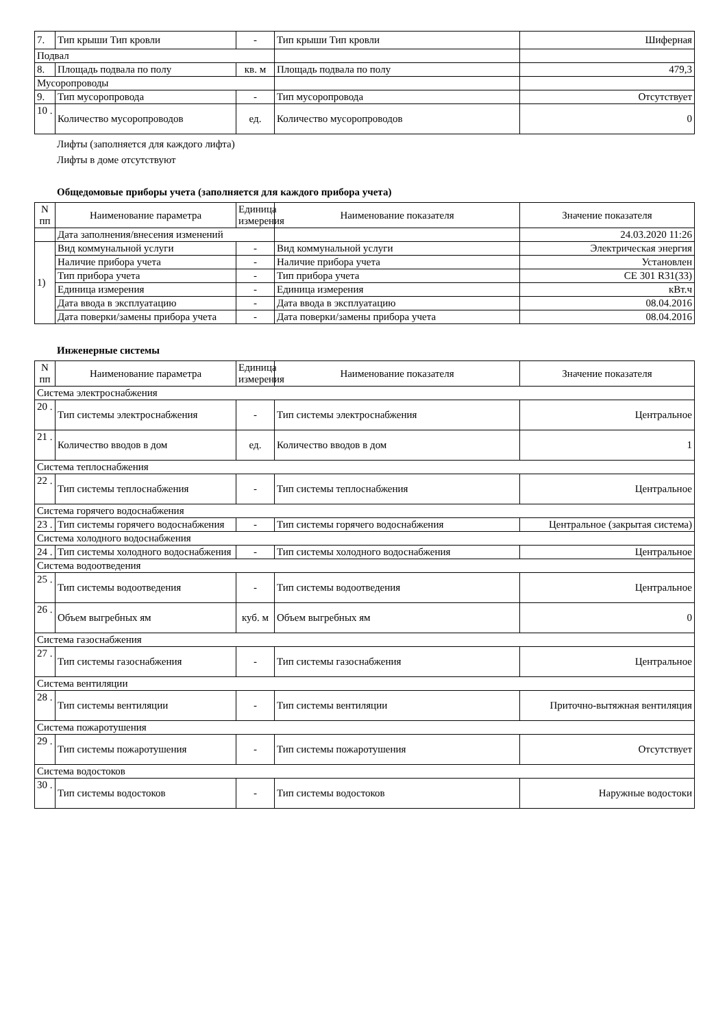| 7. | Тип крыши Тип кровли | - | Тип крыши Тип кровли | Шиферная |
| Подвал | | | | |
| 8. | Площадь подвала по полу | кв. м | Площадь подвала по полу | 479,3 |
| Мусоропроводы | | | | |
| 9. | Тип мусоропровода | - | Тип мусоропровода | Отсутствует |
| 10 . | Количество мусоропроводов | ед. | Количество мусоропроводов | 0 |
Лифты (заполняется для каждого лифта)
Лифты в доме отсутствуют
Общедомовые приборы учета (заполняется для каждого прибора учета)
| N пп | Наименование параметра | Единица измерения | Наименование показателя | Значение показателя |
| --- | --- | --- | --- | --- |
| | Дата заполнения/внесения изменений | | | 24.03.2020 11:26 |
| 1) | Вид коммунальной услуги | - | Вид коммунальной услуги | Электрическая энергия |
| | Наличие прибора учета | - | Наличие прибора учета | Установлен |
| | Тип прибора учета | - | Тип прибора учета | CE 301 R31(33) |
| | Единица измерения | - | Единица измерения | кВт.ч |
| | Дата ввода в эксплуатацию | - | Дата ввода в эксплуатацию | 08.04.2016 |
| | Дата поверки/замены прибора учета | - | Дата поверки/замены прибора учета | 08.04.2016 |
Инженерные системы
| N пп | Наименование параметра | Единица измерения | Наименование показателя | Значение показателя |
| --- | --- | --- | --- | --- |
| Система электроснабжения | | | | |
| 20 . | Тип системы электроснабжения | - | Тип системы электроснабжения | Центральное |
| 21 . | Количество вводов в дом | ед. | Количество вводов в дом | 1 |
| Система теплоснабжения | | | | |
| 22 . | Тип системы теплоснабжения | - | Тип системы теплоснабжения | Центральное |
| Система горячего водоснабжения | | | | |
| 23 . | Тип системы горячего водоснабжения | - | Тип системы горячего водоснабжения | Центральное (закрытая система) |
| Система холодного водоснабжения | | | | |
| 24 . | Тип системы холодного водоснабжения | - | Тип системы холодного водоснабжения | Центральное |
| Система водоотведения | | | | |
| 25 . | Тип системы водоотведения | - | Тип системы водоотведения | Центральное |
| 26 . | Объем выгребных ям | куб. м | Объем выгребных ям | 0 |
| Система газоснабжения | | | | |
| 27 . | Тип системы газоснабжения | - | Тип системы газоснабжения | Центральное |
| Система вентиляции | | | | |
| 28 . | Тип системы вентиляции | - | Тип системы вентиляции | Приточно-вытяжная вентиляция |
| Система пожаротушения | | | | |
| 29 . | Тип системы пожаротушения | - | Тип системы пожаротушения | Отсутствует |
| Система водостоков | | | | |
| 30 . | Тип системы водостоков | - | Тип системы водостоков | Наружные водостоки |